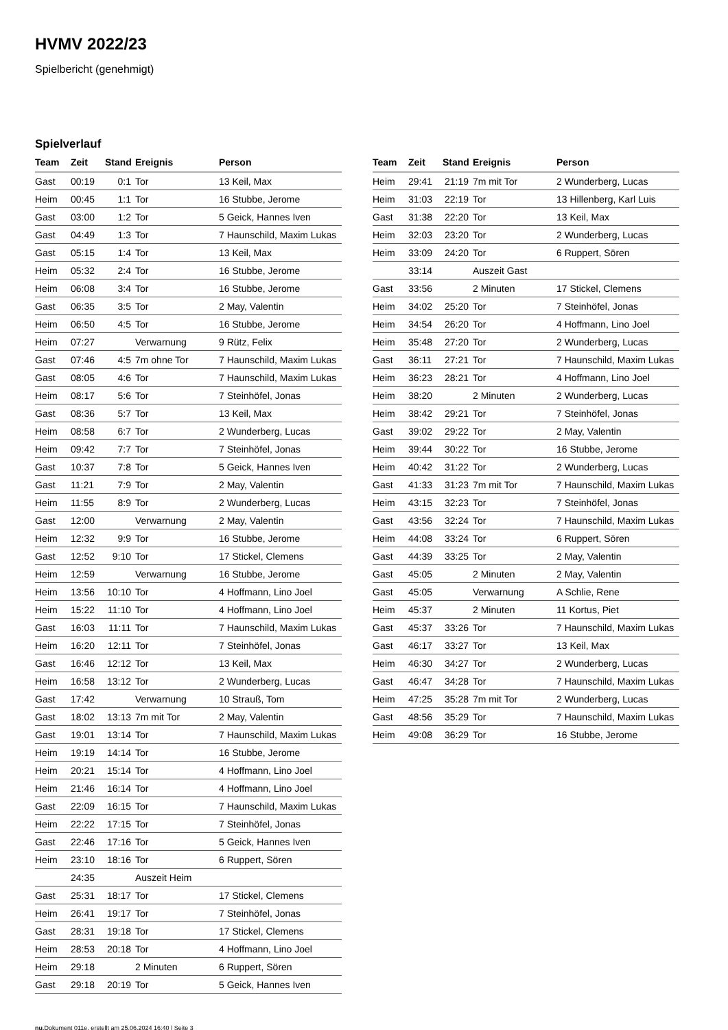HVMV 2022/23
Spielbericht (genehmigt)
Spielverlauf
| Team | Zeit | Stand | Ereignis | Person |
| --- | --- | --- | --- | --- |
| Gast | 00:19 | 0:1 | Tor | 13 Keil, Max |
| Heim | 00:45 | 1:1 | Tor | 16 Stubbe, Jerome |
| Gast | 03:00 | 1:2 | Tor | 5 Geick, Hannes Iven |
| Gast | 04:49 | 1:3 | Tor | 7 Haunschild, Maxim Lukas |
| Gast | 05:15 | 1:4 | Tor | 13 Keil, Max |
| Heim | 05:32 | 2:4 | Tor | 16 Stubbe, Jerome |
| Heim | 06:08 | 3:4 | Tor | 16 Stubbe, Jerome |
| Gast | 06:35 | 3:5 | Tor | 2 May, Valentin |
| Heim | 06:50 | 4:5 | Tor | 16 Stubbe, Jerome |
| Heim | 07:27 | | Verwarnung | 9 Rütz, Felix |
| Gast | 07:46 | 4:5 | 7m ohne Tor | 7 Haunschild, Maxim Lukas |
| Gast | 08:05 | 4:6 | Tor | 7 Haunschild, Maxim Lukas |
| Heim | 08:17 | 5:6 | Tor | 7 Steinhöfel, Jonas |
| Gast | 08:36 | 5:7 | Tor | 13 Keil, Max |
| Heim | 08:58 | 6:7 | Tor | 2 Wunderberg, Lucas |
| Heim | 09:42 | 7:7 | Tor | 7 Steinhöfel, Jonas |
| Gast | 10:37 | 7:8 | Tor | 5 Geick, Hannes Iven |
| Gast | 11:21 | 7:9 | Tor | 2 May, Valentin |
| Heim | 11:55 | 8:9 | Tor | 2 Wunderberg, Lucas |
| Gast | 12:00 | | Verwarnung | 2 May, Valentin |
| Heim | 12:32 | 9:9 | Tor | 16 Stubbe, Jerome |
| Gast | 12:52 | 9:10 | Tor | 17 Stickel, Clemens |
| Heim | 12:59 | | Verwarnung | 16 Stubbe, Jerome |
| Heim | 13:56 | 10:10 | Tor | 4 Hoffmann, Lino Joel |
| Heim | 15:22 | 11:10 | Tor | 4 Hoffmann, Lino Joel |
| Gast | 16:03 | 11:11 | Tor | 7 Haunschild, Maxim Lukas |
| Heim | 16:20 | 12:11 | Tor | 7 Steinhöfel, Jonas |
| Gast | 16:46 | 12:12 | Tor | 13 Keil, Max |
| Heim | 16:58 | 13:12 | Tor | 2 Wunderberg, Lucas |
| Gast | 17:42 | | Verwarnung | 10 Strauß, Tom |
| Gast | 18:02 | 13:13 | 7m mit Tor | 2 May, Valentin |
| Gast | 19:01 | 13:14 | Tor | 7 Haunschild, Maxim Lukas |
| Heim | 19:19 | 14:14 | Tor | 16 Stubbe, Jerome |
| Heim | 20:21 | 15:14 | Tor | 4 Hoffmann, Lino Joel |
| Heim | 21:46 | 16:14 | Tor | 4 Hoffmann, Lino Joel |
| Gast | 22:09 | 16:15 | Tor | 7 Haunschild, Maxim Lukas |
| Heim | 22:22 | 17:15 | Tor | 7 Steinhöfel, Jonas |
| Gast | 22:46 | 17:16 | Tor | 5 Geick, Hannes Iven |
| Heim | 23:10 | 18:16 | Tor | 6 Ruppert, Sören |
| | 24:35 | | Auszeit Heim | |
| Gast | 25:31 | 18:17 | Tor | 17 Stickel, Clemens |
| Heim | 26:41 | 19:17 | Tor | 7 Steinhöfel, Jonas |
| Gast | 28:31 | 19:18 | Tor | 17 Stickel, Clemens |
| Heim | 28:53 | 20:18 | Tor | 4 Hoffmann, Lino Joel |
| Heim | 29:18 | | 2 Minuten | 6 Ruppert, Sören |
| Gast | 29:18 | 20:19 | Tor | 5 Geick, Hannes Iven |
| Team | Zeit | Stand | Ereignis | Person |
| --- | --- | --- | --- | --- |
| Heim | 29:41 | 21:19 | 7m mit Tor | 2 Wunderberg, Lucas |
| Heim | 31:03 | 22:19 | Tor | 13 Hillenberg, Karl Luis |
| Gast | 31:38 | 22:20 | Tor | 13 Keil, Max |
| Heim | 32:03 | 23:20 | Tor | 2 Wunderberg, Lucas |
| Heim | 33:09 | 24:20 | Tor | 6 Ruppert, Sören |
| | 33:14 | | Auszeit Gast | |
| Gast | 33:56 | | 2 Minuten | 17 Stickel, Clemens |
| Heim | 34:02 | 25:20 | Tor | 7 Steinhöfel, Jonas |
| Heim | 34:54 | 26:20 | Tor | 4 Hoffmann, Lino Joel |
| Heim | 35:48 | 27:20 | Tor | 2 Wunderberg, Lucas |
| Gast | 36:11 | 27:21 | Tor | 7 Haunschild, Maxim Lukas |
| Heim | 36:23 | 28:21 | Tor | 4 Hoffmann, Lino Joel |
| Heim | 38:20 | | 2 Minuten | 2 Wunderberg, Lucas |
| Heim | 38:42 | 29:21 | Tor | 7 Steinhöfel, Jonas |
| Gast | 39:02 | 29:22 | Tor | 2 May, Valentin |
| Heim | 39:44 | 30:22 | Tor | 16 Stubbe, Jerome |
| Heim | 40:42 | 31:22 | Tor | 2 Wunderberg, Lucas |
| Gast | 41:33 | 31:23 | 7m mit Tor | 7 Haunschild, Maxim Lukas |
| Heim | 43:15 | 32:23 | Tor | 7 Steinhöfel, Jonas |
| Gast | 43:56 | 32:24 | Tor | 7 Haunschild, Maxim Lukas |
| Heim | 44:08 | 33:24 | Tor | 6 Ruppert, Sören |
| Gast | 44:39 | 33:25 | Tor | 2 May, Valentin |
| Gast | 45:05 | | 2 Minuten | 2 May, Valentin |
| Gast | 45:05 | | Verwarnung | A Schlie, Rene |
| Heim | 45:37 | | 2 Minuten | 11 Kortus, Piet |
| Gast | 45:37 | 33:26 | Tor | 7 Haunschild, Maxim Lukas |
| Gast | 46:17 | 33:27 | Tor | 13 Keil, Max |
| Heim | 46:30 | 34:27 | Tor | 2 Wunderberg, Lucas |
| Gast | 46:47 | 34:28 | Tor | 7 Haunschild, Maxim Lukas |
| Heim | 47:25 | 35:28 | 7m mit Tor | 2 Wunderberg, Lucas |
| Gast | 48:56 | 35:29 | Tor | 7 Haunschild, Maxim Lukas |
| Heim | 49:08 | 36:29 | Tor | 16 Stubbe, Jerome |
nu.Dokument 011e, erstellt am 25.06.2024 16:40 | Seite 3